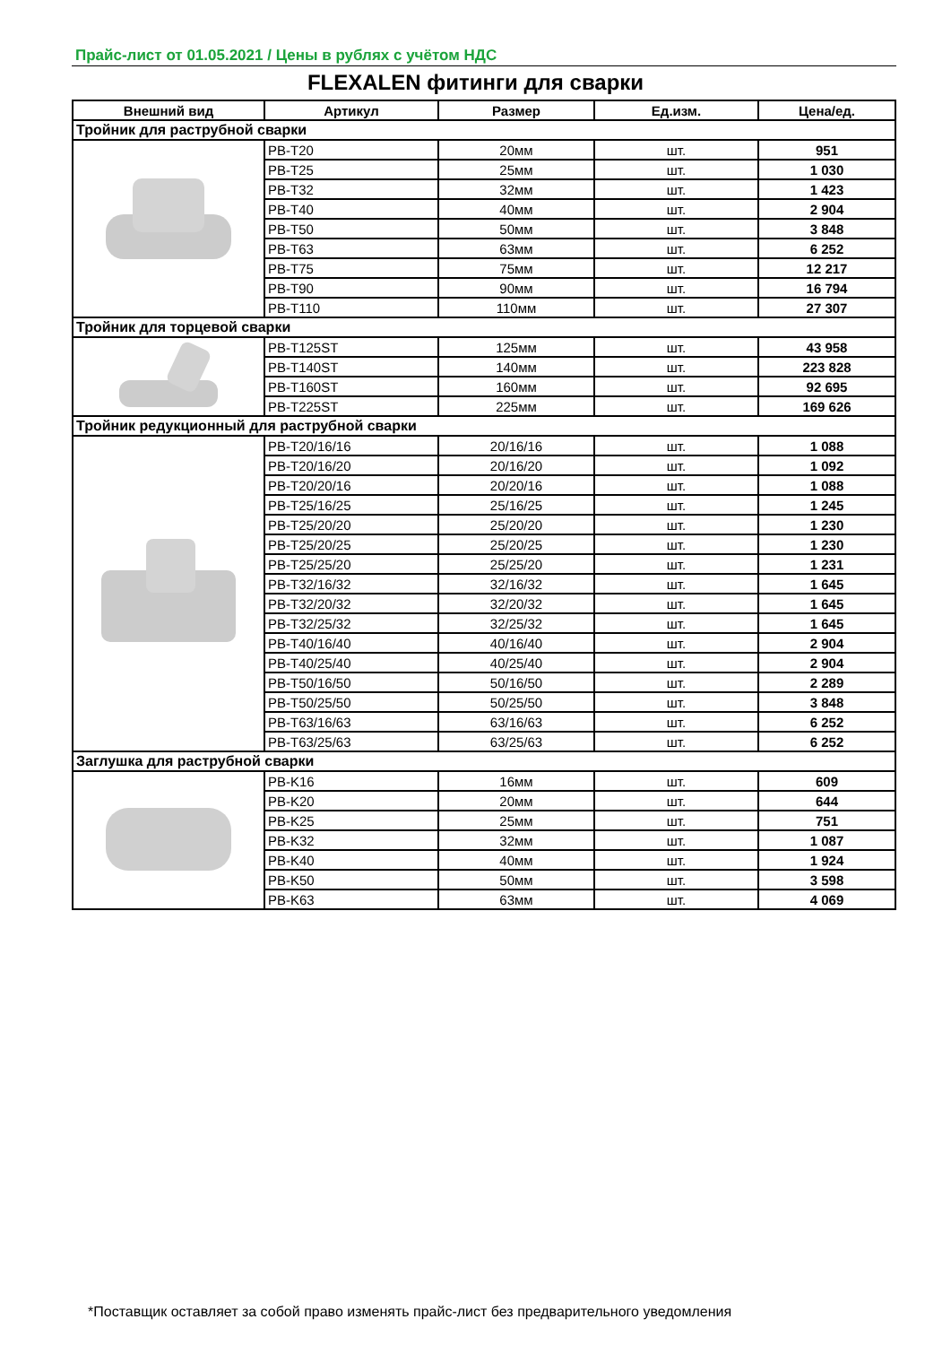Прайс-лист от 01.05.2021 / Цены в рублях с учётом НДС
FLEXALEN фитинги для сварки
| Внешний вид | Артикул | Размер | Ед.изм. | Цена/ед. |
| --- | --- | --- | --- | --- |
| Тройник для раструбной сварки | | | | |
| | PB-T20 | 20мм | шт. | 951 |
| | PB-T25 | 25мм | шт. | 1 030 |
| | PB-T32 | 32мм | шт. | 1 423 |
| | PB-T40 | 40мм | шт. | 2 904 |
| | PB-T50 | 50мм | шт. | 3 848 |
| | PB-T63 | 63мм | шт. | 6 252 |
| | PB-T75 | 75мм | шт. | 12 217 |
| | PB-T90 | 90мм | шт. | 16 794 |
| | PB-T110 | 110мм | шт. | 27 307 |
| Тройник для торцевой сварки | | | | |
| | PB-T125ST | 125мм | шт. | 43 958 |
| | PB-T140ST | 140мм | шт. | 223 828 |
| | PB-T160ST | 160мм | шт. | 92 695 |
| | PB-T225ST | 225мм | шт. | 169 626 |
| Тройник редукционный для раструбной сварки | | | | |
| | PB-T20/16/16 | 20/16/16 | шт. | 1 088 |
| | PB-T20/16/20 | 20/16/20 | шт. | 1 092 |
| | PB-T20/20/16 | 20/20/16 | шт. | 1 088 |
| | PB-T25/16/25 | 25/16/25 | шт. | 1 245 |
| | PB-T25/20/20 | 25/20/20 | шт. | 1 230 |
| | PB-T25/20/25 | 25/20/25 | шт. | 1 230 |
| | PB-T25/25/20 | 25/25/20 | шт. | 1 231 |
| | PB-T32/16/32 | 32/16/32 | шт. | 1 645 |
| | PB-T32/20/32 | 32/20/32 | шт. | 1 645 |
| | PB-T32/25/32 | 32/25/32 | шт. | 1 645 |
| | PB-T40/16/40 | 40/16/40 | шт. | 2 904 |
| | PB-T40/25/40 | 40/25/40 | шт. | 2 904 |
| | PB-T50/16/50 | 50/16/50 | шт. | 2 289 |
| | PB-T50/25/50 | 50/25/50 | шт. | 3 848 |
| | PB-T63/16/63 | 63/16/63 | шт. | 6 252 |
| | PB-T63/25/63 | 63/25/63 | шт. | 6 252 |
| Заглушка для раструбной сварки | | | | |
| | PB-K16 | 16мм | шт. | 609 |
| | PB-K20 | 20мм | шт. | 644 |
| | PB-K25 | 25мм | шт. | 751 |
| | PB-K32 | 32мм | шт. | 1 087 |
| | PB-K40 | 40мм | шт. | 1 924 |
| | PB-K50 | 50мм | шт. | 3 598 |
| | PB-K63 | 63мм | шт. | 4 069 |
*Поставщик оставляет за собой право изменять прайс-лист без предварительного уведомления